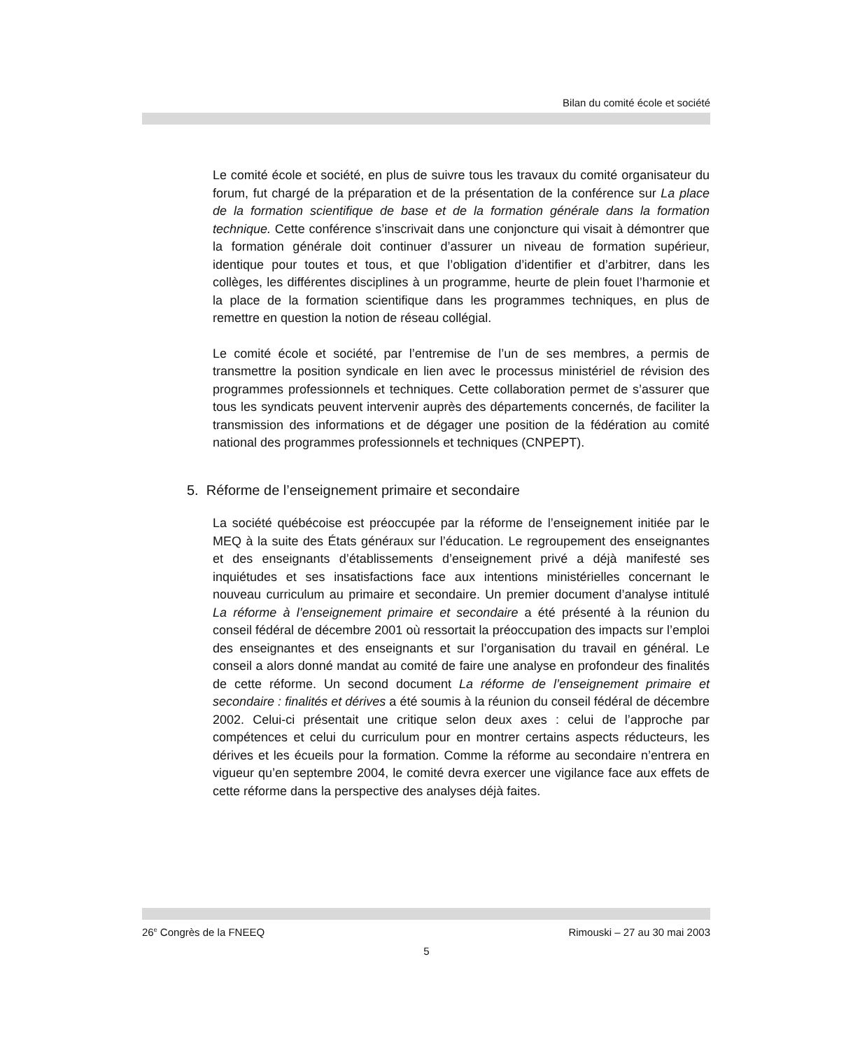Bilan du comité école et société
Le comité école et société, en plus de suivre tous les travaux du comité organisateur du forum, fut chargé de la préparation et de la présentation de la conférence sur La place de la formation scientifique de base et de la formation générale dans la formation technique. Cette conférence s’inscrivait dans une conjoncture qui visait à démontrer que la formation générale doit continuer d’assurer un niveau de formation supérieur, identique pour toutes et tous, et que l’obligation d’identifier et d’arbitrer, dans les collèges, les différentes disciplines à un programme, heurte de plein fouet l’harmonie et la place de la formation scientifique dans les programmes techniques, en plus de remettre en question la notion de réseau collégial.
Le comité école et société, par l’entremise de l’un de ses membres, a permis de transmettre la position syndicale en lien avec le processus ministériel de révision des programmes professionnels et techniques. Cette collaboration permet de s’assurer que tous les syndicats peuvent intervenir auprès des départements concernés, de faciliter la transmission des informations et de dégager une position de la fédération au comité national des programmes professionnels et techniques (CNPEPT).
5. Réforme de l’enseignement primaire et secondaire
La société québécoise est préoccupée par la réforme de l’enseignement initiée par le MEQ à la suite des États généraux sur l’éducation. Le regroupement des enseignantes et des enseignants d’établissements d’enseignement privé a déjà manifesté ses inquiétudes et ses insatisfactions face aux intentions ministérielles concernant le nouveau curriculum au primaire et secondaire. Un premier document d’analyse intitulé La réforme à l’enseignement primaire et secondaire a été présenté à la réunion du conseil fédéral de décembre 2001 où ressortait la préoccupation des impacts sur l’emploi des enseignantes et des enseignants et sur l’organisation du travail en général. Le conseil a alors donné mandat au comité de faire une analyse en profondeur des finalités de cette réforme. Un second document La réforme de l’enseignement primaire et secondaire : finalités et dérives a été soumis à la réunion du conseil fédéral de décembre 2002. Celui-ci présentait une critique selon deux axes : celui de l’approche par compétences et celui du curriculum pour en montrer certains aspects réducteurs, les dérives et les écueils pour la formation. Comme la réforme au secondaire n’entrera en vigueur qu’en septembre 2004, le comité devra exercer une vigilance face aux effets de cette réforme dans la perspective des analyses déjà faites.
26<sup>e</sup> Congrès de la FNEEQ Rimouski – 27 au 30 mai 2003
5